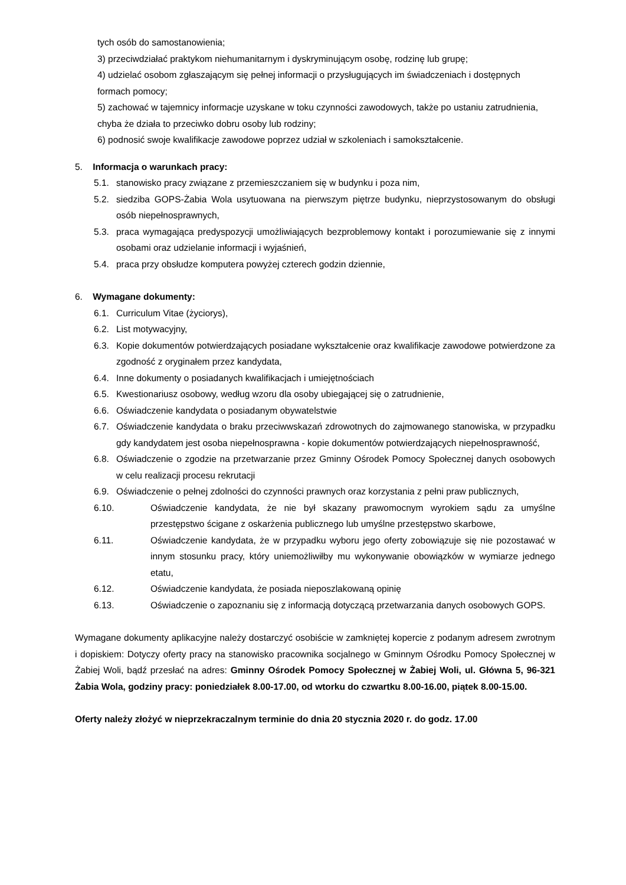tych osób do samostanowienia;
3) przeciwdziałać praktykom niehumanitarnym i dyskryminującym osobę, rodzinę lub grupę;
4) udzielać osobom zgłaszającym się pełnej informacji o przysługujących im świadczeniach i dostępnych formach pomocy;
5) zachować w tajemnicy informacje uzyskane w toku czynności zawodowych, także po ustaniu zatrudnienia, chyba że działa to przeciwko dobru osoby lub rodziny;
6) podnosić swoje kwalifikacje zawodowe poprzez udział w szkoleniach i samokształcenie.
5. Informacja o warunkach pracy:
5.1. stanowisko pracy związane z przemieszczaniem się w budynku i poza nim,
5.2. siedziba GOPS-Żabia Wola usytuowana na pierwszym piętrze budynku, nieprzystosowanym do obsługi osób niepełnosprawnych,
5.3. praca wymagająca predyspozycji umożliwiających bezproblemowy kontakt i porozumiewanie się z innymi osobami oraz udzielanie informacji i wyjaśnień,
5.4. praca przy obsłudze komputera powyżej czterech godzin dziennie,
6. Wymagane dokumenty:
6.1. Curriculum Vitae (życiorys),
6.2. List motywacyjny,
6.3. Kopie dokumentów potwierdzających posiadane wykształcenie oraz kwalifikacje zawodowe potwierdzone za zgodność z oryginałem przez kandydata,
6.4. Inne dokumenty o posiadanych kwalifikacjach i umiejętnościach
6.5. Kwestionariusz osobowy, według wzoru dla osoby ubiegającej się o zatrudnienie,
6.6. Oświadczenie kandydata o posiadanym obywatelstwie
6.7. Oświadczenie kandydata o braku przeciwwskazań zdrowotnych do zajmowanego stanowiska, w przypadku gdy kandydatem jest osoba niepełnosprawna - kopie dokumentów potwierdzających niepełnosprawność,
6.8. Oświadczenie o zgodzie na przetwarzanie przez Gminny Ośrodek Pomocy Społecznej danych osobowych w celu realizacji procesu rekrutacji
6.9. Oświadczenie o pełnej zdolności do czynności prawnych oraz korzystania z pełni praw publicznych,
6.10. Oświadczenie kandydata, że nie był skazany prawomocnym wyrokiem sądu za umyślne przestępstwo ścigane z oskarżenia publicznego lub umyślne przestępstwo skarbowe,
6.11. Oświadczenie kandydata, że w przypadku wyboru jego oferty zobowiązuje się nie pozostawać w innym stosunku pracy, który uniemożliwiłby mu wykonywanie obowiązków w wymiarze jednego etatu,
6.12. Oświadczenie kandydata, że posiada nieposzlakowaną opinię
6.13. Oświadczenie o zapoznaniu się z informacją dotyczącą przetwarzania danych osobowych GOPS.
Wymagane dokumenty aplikacyjne należy dostarczyć osobiście w zamkniętej kopercie z podanym adresem zwrotnym i dopiskiem: Dotyczy oferty pracy na stanowisko pracownika socjalnego w Gminnym Ośrodku Pomocy Społecznej w Żabiej Woli, bądź przesłać na adres: Gminny Ośrodek Pomocy Społecznej w Żabiej Woli, ul. Główna 5, 96-321 Żabia Wola, godziny pracy: poniedziałek 8.00-17.00, od wtorku do czwartku 8.00-16.00, piątek 8.00-15.00.
Oferty należy złożyć w nieprzekraczalnym terminie do dnia 20 stycznia 2020 r. do godz. 17.00